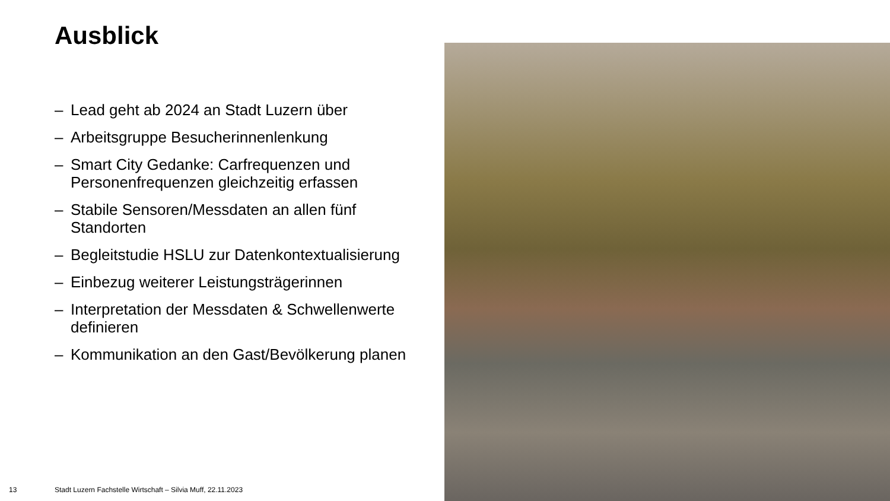Ausblick
– Lead geht ab 2024 an Stadt Luzern über
– Arbeitsgruppe Besucherinnenlenkung
– Smart City Gedanke: Carfrequenzen und Personenfrequenzen gleichzeitig erfassen
– Stabile Sensoren/Messdaten an allen fünf Standorten
– Begleitstudie HSLU zur Datenkontextualisierung
– Einbezug weiterer Leistungsträgerinnen
– Interpretation der Messdaten & Schwellenwerte definieren
– Kommunikation an den Gast/Bevölkerung planen
13
Stadt Luzern Fachstelle Wirtschaft – Silvia Muff, 22.11.2023